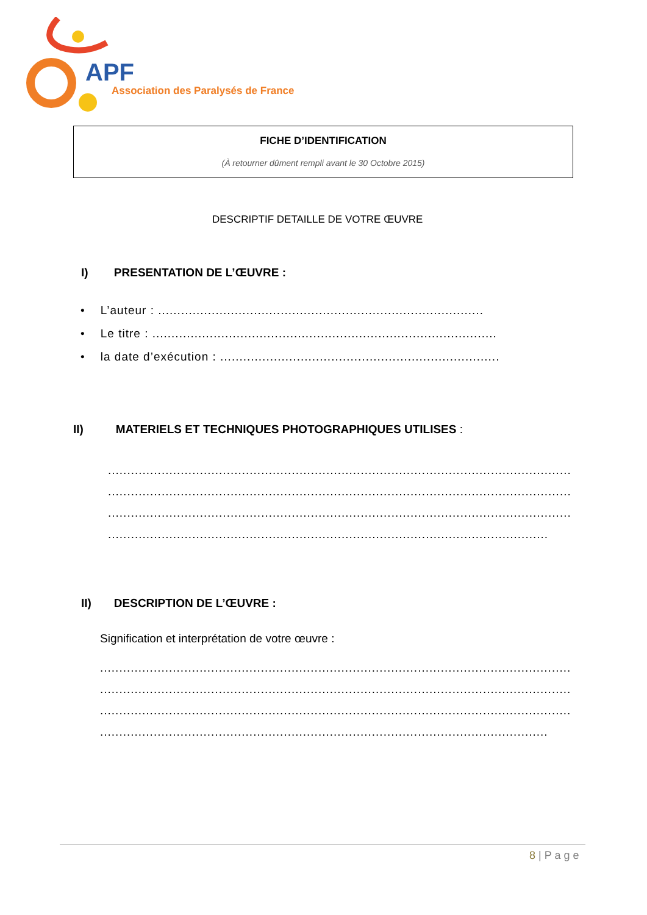APF
Association des Paralysés de France
FICHE D’IDENTIFICATION
(À retourner dûment rempli avant le 30 Octobre 2015)
DESCRIPTIF DETAILLE DE VOTRE ŒUVRE
I) PRESENTATION DE L’ŒUVRE :
• L’auteur : .....................................................................................
• Le titre : ..........................................................................................
• la date d’exécution : .........................................................................
II) MATERIELS ET TECHNIQUES PHOTOGRAPHIQUES UTILISES :
.........................................................................................................................
.........................................................................................................................
.........................................................................................................................
...................................................................................................................
II) DESCRIPTION DE L’ŒUVRE :
Signification et interprétation de votre œuvre :
...........................................................................................................................
...........................................................................................................................
...........................................................................................................................
.....................................................................................................................
8 | P a g e